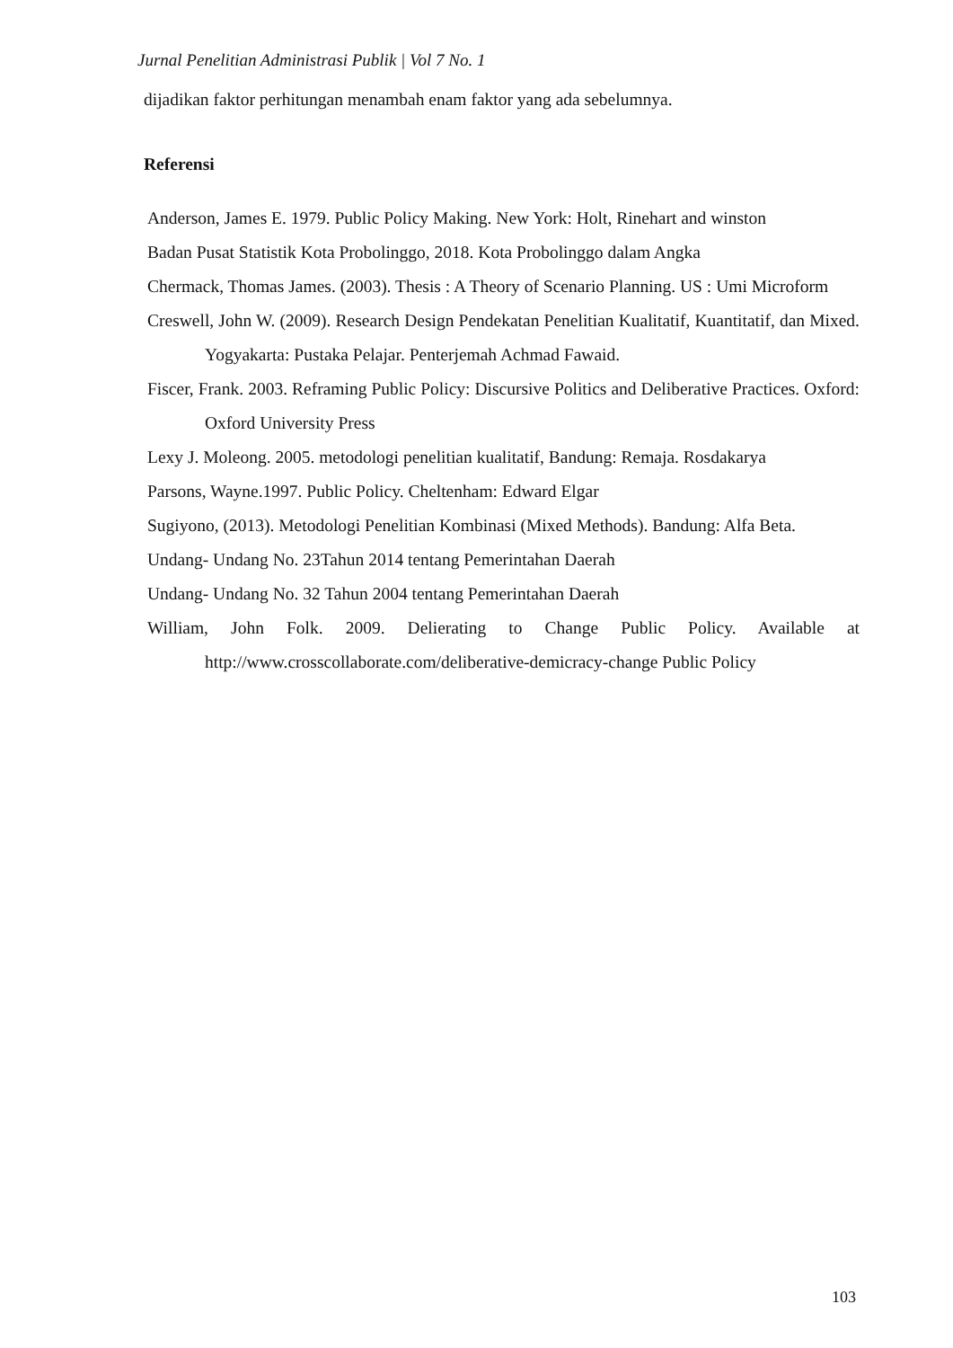Jurnal Penelitian Administrasi Publik | Vol 7 No. 1
dijadikan faktor perhitungan menambah enam faktor yang ada sebelumnya.
Referensi
Anderson, James E. 1979. Public Policy Making. New York: Holt, Rinehart and winston
Badan Pusat Statistik Kota Probolinggo, 2018. Kota Probolinggo dalam Angka
Chermack, Thomas James. (2003). Thesis : A Theory of Scenario Planning. US : Umi Microform
Creswell, John W. (2009). Research Design Pendekatan Penelitian Kualitatif, Kuantitatif, dan Mixed. Yogyakarta: Pustaka Pelajar. Penterjemah Achmad Fawaid.
Fiscer, Frank. 2003. Reframing Public Policy: Discursive Politics and Deliberative Practices. Oxford: Oxford University Press
Lexy J. Moleong. 2005. metodologi penelitian kualitatif, Bandung: Remaja. Rosdakarya
Parsons, Wayne.1997. Public Policy. Cheltenham: Edward Elgar
Sugiyono, (2013). Metodologi Penelitian Kombinasi (Mixed Methods). Bandung: Alfa Beta.
Undang- Undang No. 23Tahun 2014 tentang Pemerintahan Daerah
Undang- Undang No. 32 Tahun 2004 tentang Pemerintahan Daerah
William, John Folk. 2009. Delierating to Change Public Policy. Available at http://www.crosscollaborate.com/deliberative-demicracy-change Public Policy
103